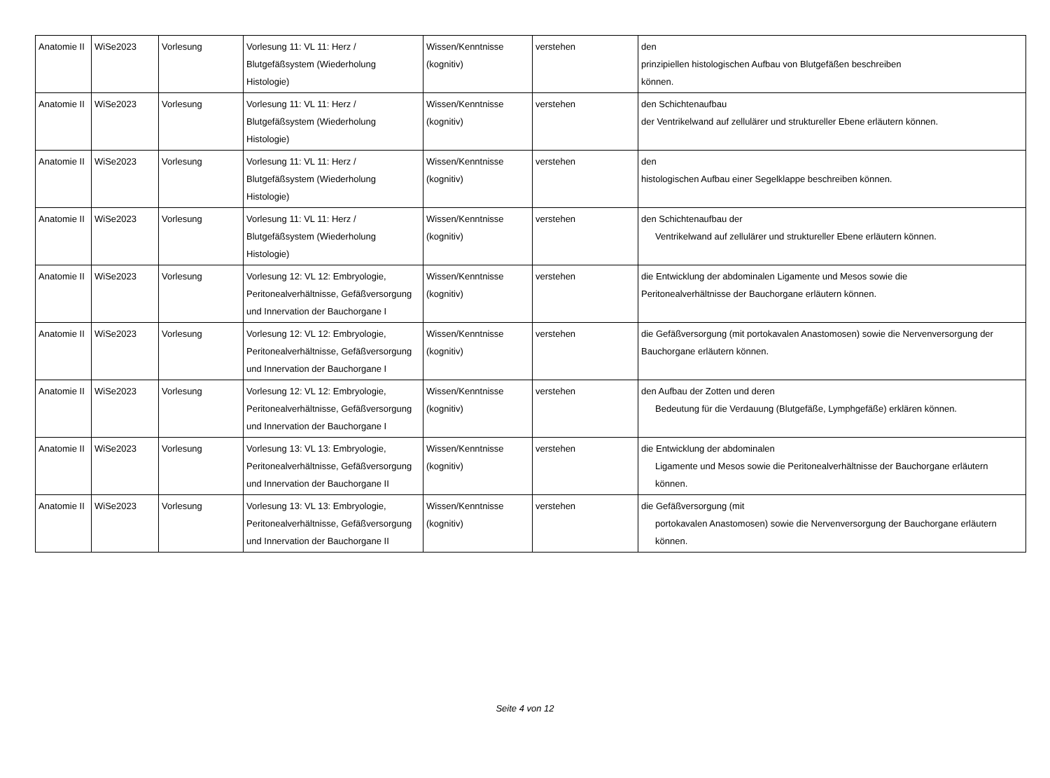| Anatomie II | WiSe2023 | Vorlesung | Vorlesung 11: VL 11: Herz / Blutgefäßsystem (Wiederholung Histologie) | Wissen/Kenntnisse (kognitiv) | verstehen | den prinzipiellen histologischen Aufbau von Blutgefäßen beschreiben können. |
| Anatomie II | WiSe2023 | Vorlesung | Vorlesung 11: VL 11: Herz / Blutgefäßsystem (Wiederholung Histologie) | Wissen/Kenntnisse (kognitiv) | verstehen | den Schichtenaufbau der Ventrikelwand auf zellulärer und struktureller Ebene erläutern können. |
| Anatomie II | WiSe2023 | Vorlesung | Vorlesung 11: VL 11: Herz / Blutgefäßsystem (Wiederholung Histologie) | Wissen/Kenntnisse (kognitiv) | verstehen | den histologischen Aufbau einer Segelklappe beschreiben können. |
| Anatomie II | WiSe2023 | Vorlesung | Vorlesung 11: VL 11: Herz / Blutgefäßsystem (Wiederholung Histologie) | Wissen/Kenntnisse (kognitiv) | verstehen | den Schichtenaufbau der Ventrikelwand auf zellulärer und struktureller Ebene erläutern können. |
| Anatomie II | WiSe2023 | Vorlesung | Vorlesung 12: VL 12: Embryologie, Peritonealverhältnisse, Gefäßversorgung und Innervation der Bauchorgane I | Wissen/Kenntnisse (kognitiv) | verstehen | die Entwicklung der abdominalen Ligamente und Mesos sowie die Peritonealverhältnisse der Bauchorgane erläutern können. |
| Anatomie II | WiSe2023 | Vorlesung | Vorlesung 12: VL 12: Embryologie, Peritonealverhältnisse, Gefäßversorgung und Innervation der Bauchorgane I | Wissen/Kenntnisse (kognitiv) | verstehen | die Gefäßversorgung (mit portokavalen Anastomosen) sowie die Nervenversorgung der Bauchorgane erläutern können. |
| Anatomie II | WiSe2023 | Vorlesung | Vorlesung 12: VL 12: Embryologie, Peritonealverhältnisse, Gefäßversorgung und Innervation der Bauchorgane I | Wissen/Kenntnisse (kognitiv) | verstehen | den Aufbau der Zotten und deren Bedeutung für die Verdauung (Blutgefäße, Lymphgefäße) erklären können. |
| Anatomie II | WiSe2023 | Vorlesung | Vorlesung 13: VL 13: Embryologie, Peritonealverhältnisse, Gefäßversorgung und Innervation der Bauchorgane II | Wissen/Kenntnisse (kognitiv) | verstehen | die Entwicklung der abdominalen Ligamente und Mesos sowie die Peritonealverhältnisse der Bauchorgane erläutern können. |
| Anatomie II | WiSe2023 | Vorlesung | Vorlesung 13: VL 13: Embryologie, Peritonealverhältnisse, Gefäßversorgung und Innervation der Bauchorgane II | Wissen/Kenntnisse (kognitiv) | verstehen | die Gefäßversorgung (mit portokavalen Anastomosen) sowie die Nervenversorgung der Bauchorgane erläutern können. |
Seite 4 von 12